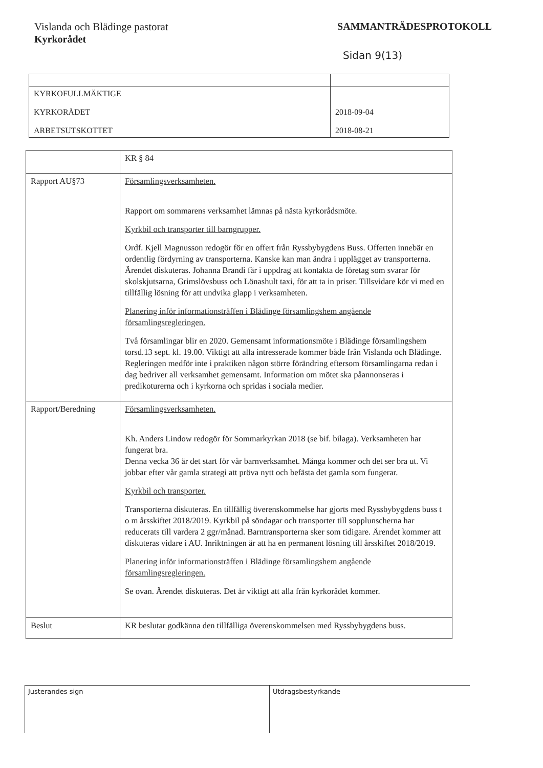Vislanda och Blädinge pastorat
Kyrkorådet
SAMMANTRÄDESPROTOKOLL
Sidan 9(13)
| KYRKOFULLMÄKTIGE KYRKORÅDET ARBETSUTSKOTTET | 2018-09-04 2018-08-21 |
| | KR § 84 |
| Rapport AU§73 | Församlingsverksamheten. Rapport om sommarens verksamhet lämnas på nästa kyrkorådsmöte. Kyrkbil och transporter till barngrupper. Ordf. Kjell Magnusson redogör för en offert från Ryssbybygdens Buss. Offerten innebär en ordentlig fördyrning av transporterna. Kanske kan man ändra i upplägget av transporterna. Ärendet diskuteras. Johanna Brandi får i uppdrag att kontakta de företag som svarar för skolskjutsarna, Grimslövsbuss och Lönashult taxi, för att ta in priser. Tillsvidare kör vi med en tillfällig lösning för att undvika glapp i verksamheten. Planering inför informationsträffen i Blädinge församlingshem angående församlingsregleringen. Två församlingar blir en 2020. Gemensamt informationsmöte i Blädinge församlingshem torsd.13 sept. kl. 19.00. Viktigt att alla intresserade kommer både från Vislanda och Blädinge. Regleringen medför inte i praktiken någon större förändring eftersom församlingarna redan i dag bedriver all verksamhet gemensamt. Information om mötet ska påannonseras i predikoturerna och i kyrkorna och spridas i sociala medier. |
| Rapport/Beredning | Församlingsverksamheten. Kh. Anders Lindow redogör för Sommarkyrkan 2018 (se bif. bilaga). Verksamheten har fungerat bra. Denna vecka 36 är det start för vår barnverksamhet. Många kommer och det ser bra ut. Vi jobbar efter vår gamla strategi att pröva nytt och befästa det gamla som fungerar. Kyrkbil och transporter. Transporterna diskuteras. En tillfällig överenskommelse har gjorts med Ryssbybygdens buss t o m årsskiftet 2018/2019. Kyrkbil på söndagar och transporter till sopplunscherna har reducerats till vardera 2 ggr/månad. Barntransporterna sker som tidigare. Ärendet kommer att diskuteras vidare i AU. Inriktningen är att ha en permanent lösning till årsskiftet 2018/2019. Planering inför informationsträffen i Blädinge församlingshem angående församlingsregleringen. Se ovan. Ärendet diskuteras. Det är viktigt att alla från kyrkorådet kommer. |
| Beslut | KR beslutar godkänna den tillfälliga överenskommelsen med Ryssbybygdens buss. |
Justerandes sign Utdragsbestyrkande